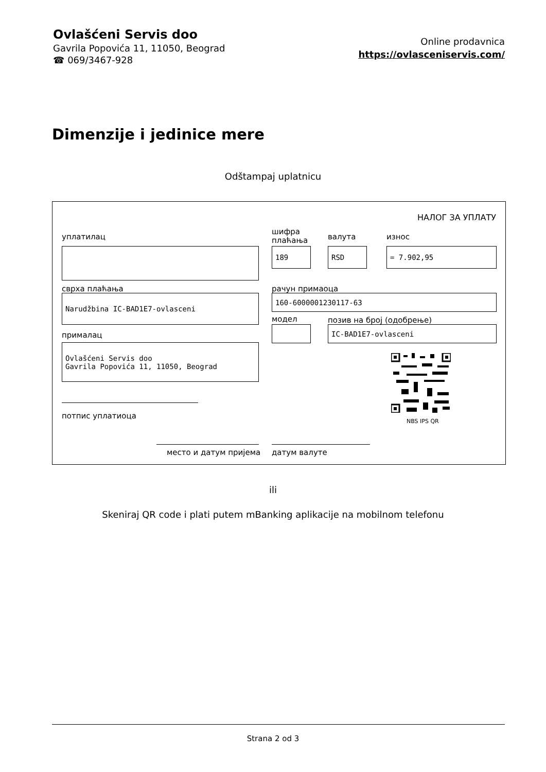Ovlašćeni Servis doo
Gavrila Popovića 11, 11050, Beograd
☎ 069/3467-928
Online prodavnica
https://ovlasceniservis.com/
Dimenzije i jedinice mere
Odštampaj uplatnicu
НАЛОГ ЗА УПЛАТУ
уплатилац
шифра
плаћања
валута износ
189 RSD = 7.902,95
сврха плаћања рачун примаоца
Narudžbina IC-BAD1E7-ovlasceni 160-6000001230117-63
модел позив на број (одобрење)
IC-BAD1E7-ovlasceni
прималац
Ovlašćeni Servis doo
Gavrila Popovića 11, 11050, Beograd
NBS IPS QR
потпис уплатиоца
место и датум пријема датум валуте
ili
Skeniraj QR code i plati putem mBanking aplikacije na mobilnom telefonu
Strana 2 od 3